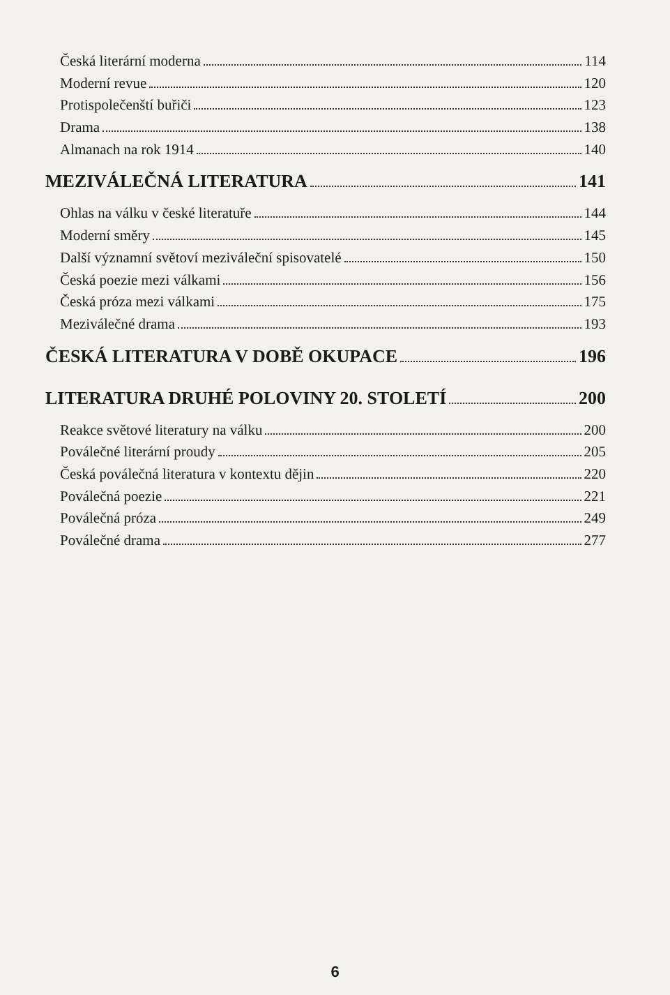Česká literární moderna 114
Moderní revue 120
Protispolečenští buřiči 123
Drama 138
Almanach na rok 1914 140
MEZIVÁLEČNÁ LITERATURA 141
Ohlas na válku v české literatuře 144
Moderní směry 145
Další významní světoví meziváleční spisovatelé 150
Česká poezie mezi válkami 156
Česká próza mezi válkami 175
Meziválečné drama 193
ČESKÁ LITERATURA V DOBĚ OKUPACE 196
LITERATURA DRUHÉ POLOVINY 20. STOLETÍ 200
Reakce světové literatury na válku 200
Poválečné literární proudy 205
Česká poválečná literatura v kontextu dějin 220
Poválečná poezie 221
Poválečná próza 249
Poválečné drama 277
6